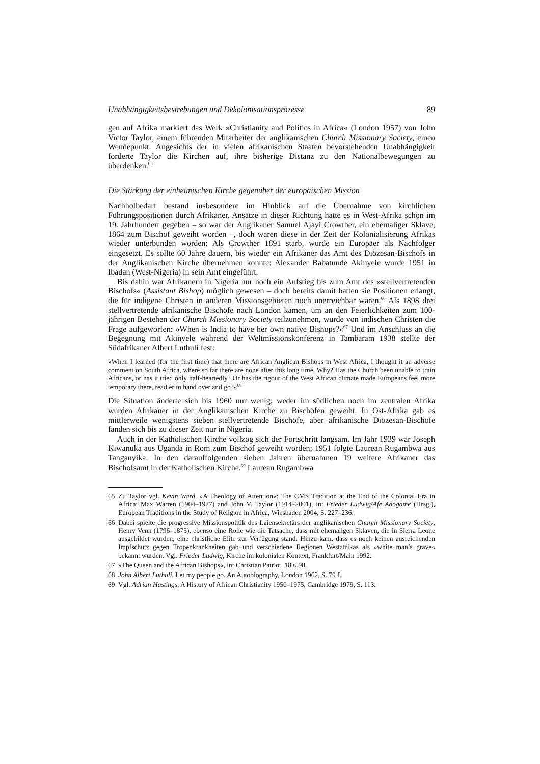Unabhängigkeitsbestrebungen und Dekolonisationsprozesse 89
gen auf Afrika markiert das Werk »Christianity and Politics in Africa« (London 1957) von John Victor Taylor, einem führenden Mitarbeiter der anglikanischen Church Missionary Society, einen Wendepunkt. Angesichts der in vielen afrikanischen Staaten bevorstehenden Unabhängigkeit forderte Taylor die Kirchen auf, ihre bisherige Distanz zu den Nationalbewegungen zu überdenken.<sup>65</sup>
Die Stärkung der einheimischen Kirche gegenüber der europäischen Mission
Nachholbedarf bestand insbesondere im Hinblick auf die Übernahme von kirchlichen Führungspositionen durch Afrikaner. Ansätze in dieser Richtung hatte es in West-Afrika schon im 19. Jahrhundert gegeben – so war der Anglikaner Samuel Ajayi Crowther, ein ehemaliger Sklave, 1864 zum Bischof geweiht worden –, doch waren diese in der Zeit der Kolonialisierung Afrikas wieder unterbunden worden: Als Crowther 1891 starb, wurde ein Europäer als Nachfolger eingesetzt. Es sollte 60 Jahre dauern, bis wieder ein Afrikaner das Amt des Diözesan-Bischofs in der Anglikanischen Kirche übernehmen konnte: Alexander Babatunde Akinyele wurde 1951 in Ibadan (West-Nigeria) in sein Amt eingeführt.
Bis dahin war Afrikanern in Nigeria nur noch ein Aufstieg bis zum Amt des »stellvertretenden Bischofs« (Assistant Bishop) möglich gewesen – doch bereits damit hatten sie Positionen erlangt, die für indigene Christen in anderen Missionsgebieten noch unerreichbar waren.<sup>66</sup> Als 1898 drei stellvertretende afrikanische Bischöfe nach London kamen, um an den Feierlichkeiten zum 100-jährigen Bestehen der Church Missionary Society teilzunehmen, wurde von indischen Christen die Frage aufgeworfen: »When is India to have her own native Bishops?«<sup>67</sup> Und im Anschluss an die Begegnung mit Akinyele während der Weltmissionskonferenz in Tambaram 1938 stellte der Südafrikaner Albert Luthuli fest:
»When I learned (for the first time) that there are African Anglican Bishops in West Africa, I thought it an adverse comment on South Africa, where so far there are none after this long time. Why? Has the Church been unable to train Africans, or has it tried only half-heartedly? Or has the rigour of the West African climate made Europeans feel more temporary there, readier to hand over and go?«<sup>68</sup>
Die Situation änderte sich bis 1960 nur wenig; weder im südlichen noch im zentralen Afrika wurden Afrikaner in der Anglikanischen Kirche zu Bischöfen geweiht. In Ost-Afrika gab es mittlerweile wenigstens sieben stellvertretende Bischöfe, aber afrikanische Diözesan-Bischöfe fanden sich bis zu dieser Zeit nur in Nigeria.
Auch in der Katholischen Kirche vollzog sich der Fortschritt langsam. Im Jahr 1939 war Joseph Kiwanuka aus Uganda in Rom zum Bischof geweiht worden; 1951 folgte Laurean Rugambwa aus Tanganyika. In den darauffolgenden sieben Jahren übernahmen 19 weitere Afrikaner das Bischofsamt in der Katholischen Kirche.<sup>69</sup> Laurean Rugambwa
65 Zu Taylor vgl. Kevin Ward, »A Theology of Attention«: The CMS Tradition at the End of the Colonial Era in Africa: Max Warren (1904–1977) and John V. Taylor (1914–2001), in: Frieder Ludwig/Afe Adogame (Hrsg.), European Traditions in the Study of Religion in Africa, Wiesbaden 2004, S. 227–236.
66 Dabei spielte die progressive Missionspolitik des Laiensekretärs der anglikanischen Church Missionary Society, Henry Venn (1796–1873), ebenso eine Rolle wie die Tatsache, dass mit ehemaligen Sklaven, die in Sierra Leone ausgebildet wurden, eine christliche Elite zur Verfügung stand. Hinzu kam, dass es noch keinen ausreichenden Impfschutz gegen Tropenkrankheiten gab und verschiedene Regionen Westafrikas als »white man’s grave« bekannt wurden. Vgl. Frieder Ludwig, Kirche im kolonialen Kontext, Frankfurt/Main 1992.
67 »The Queen and the African Bishops«, in: Christian Patriot, 18.6.98.
68 John Albert Luthuli, Let my people go. An Autobiography, London 1962, S. 79 f.
69 Vgl. Adrian Hastings, A History of African Christianity 1950–1975, Cambridge 1979, S. 113.